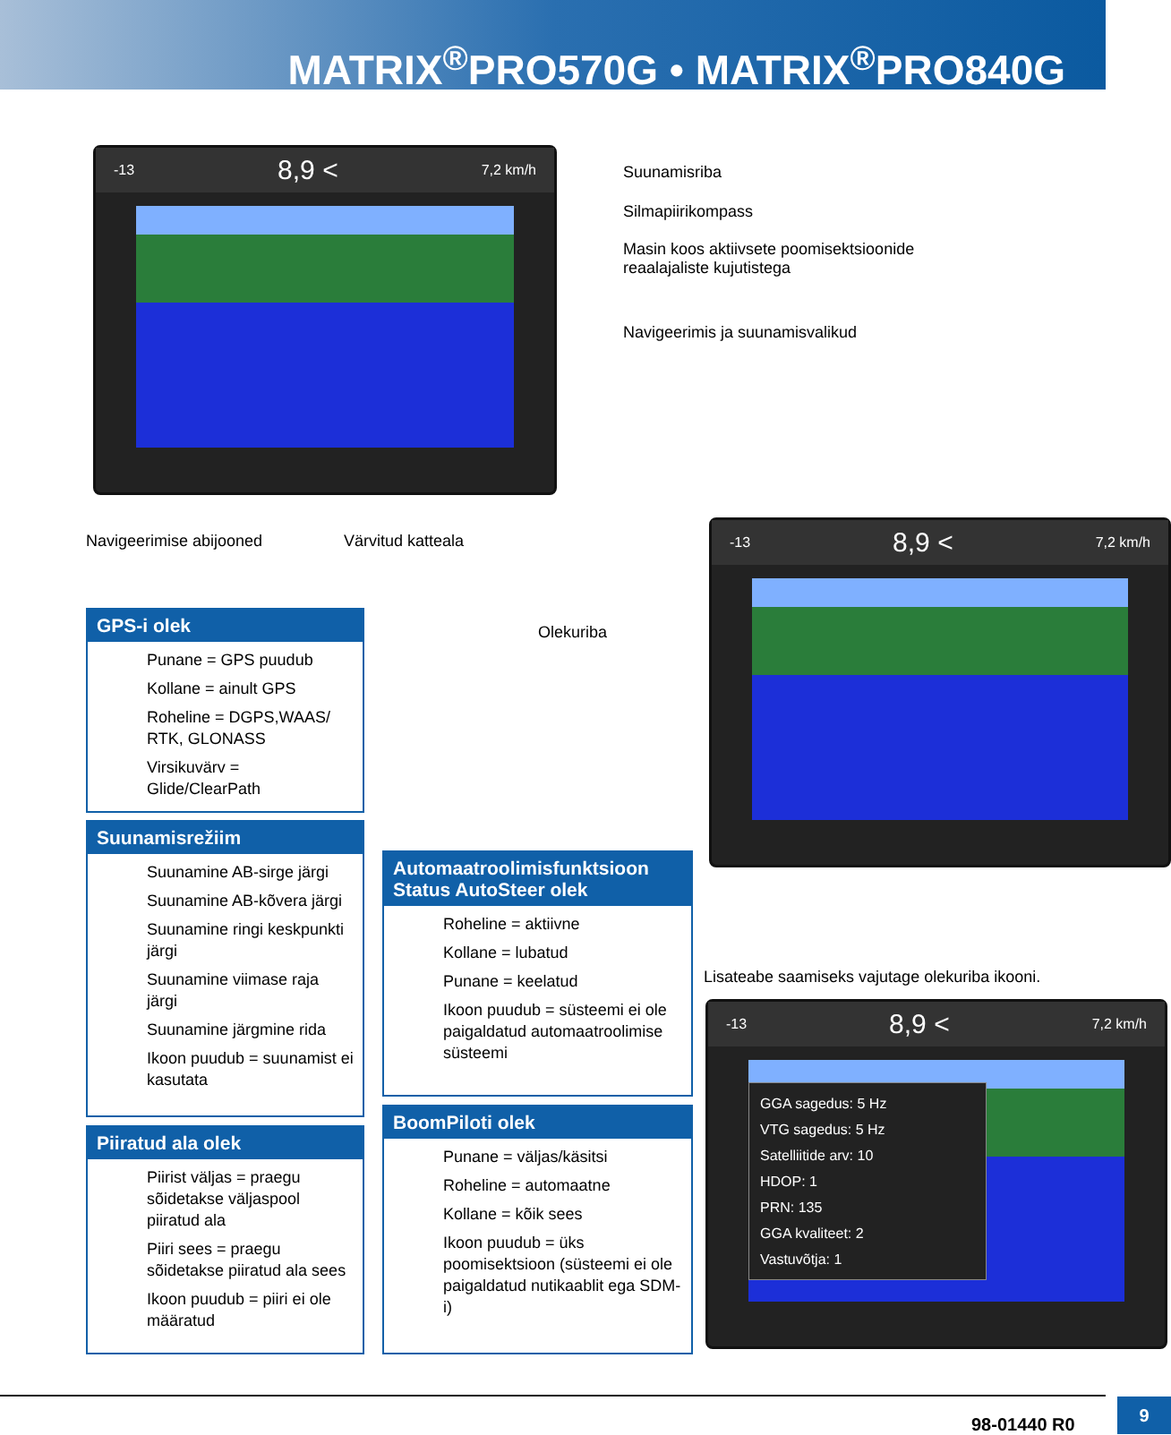MATRIX<sup>®</sup>PRO570G • MATRIX<sup>®</sup>PRO840G
-13 8,9 < 7,2 km/h
Suunamisriba
Silmapiirikompass
Masin koos aktiivsete poomisektsioonide
reaalajaliste kujutistega
Navigeerimis ja suunamisvalikud
Navigeerimise abijooned Värvitud katteala
-13 8,9 < 7,2 km/h
Olekuriba
GPS-i olek
Punane = GPS puudub
Kollane = ainult GPS
Roheline = DGPS,WAAS/ RTK, GLONASS
Virsikuvärv = Glide/ClearPath
Suunamisrežiim
Suunamine AB-sirge järgi
Suunamine AB-kõvera järgi
Suunamine ringi keskpunkti järgi
Suunamine viimase raja järgi
Suunamine järgmine rida
Ikoon puudub = suunamist ei kasutata
Piiratud ala olek
Piirist väljas = praegu sõidetakse väljaspool piiratud ala
Piiri sees = praegu sõidetakse piiratud ala sees
Ikoon puudub = piiri ei ole määratud
Automaatroolimisfunktsioon
Status AutoSteer olek
Roheline = aktiivne
Kollane = lubatud
Punane = keelatud
Ikoon puudub = süsteemi ei ole paigaldatud automaatroolimise süsteemi
BoomPiloti olek
Punane = väljas/käsitsi
Roheline = automaatne
Kollane = kõik sees
Ikoon puudub = üks poomisektsioon (süsteemi ei ole paigaldatud nutikaablit ega SDM-i)
Lisateabe saamiseks vajutage olekuriba ikooni.
-13 8,9 < 7,2 km/h
GGA sagedus: 5 Hz
VTG sagedus: 5 Hz
Satelliitide arv: 10
HDOP: 1
PRN: 135
GGA kvaliteet: 2
Vastuvõtja: 1
98-01440 R0
9